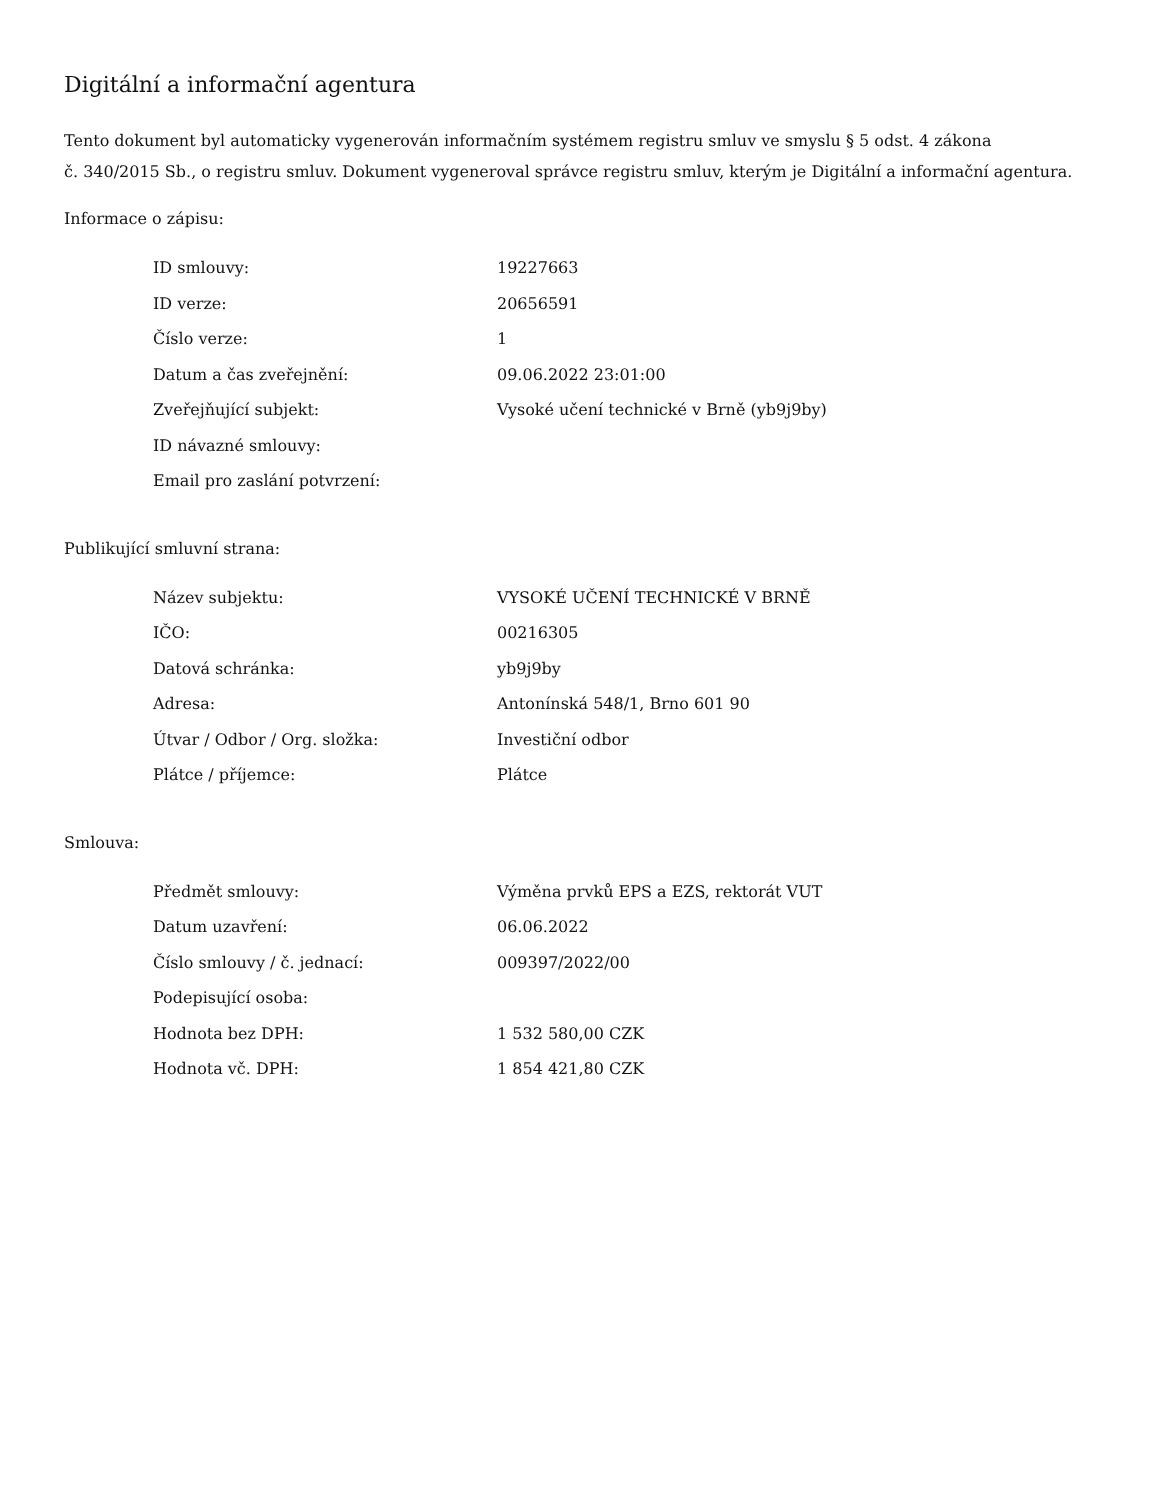Digitální a informační agentura
Tento dokument byl automaticky vygenerován informačním systémem registru smluv ve smyslu § 5 odst. 4 zákona
č. 340/2015 Sb., o registru smluv. Dokument vygeneroval správce registru smluv, kterým je Digitální a informační agentura.
Informace o zápisu:
| ID smlouvy: | 19227663 |
| ID verze: | 20656591 |
| Číslo verze: | 1 |
| Datum a čas zveřejnění: | 09.06.2022 23:01:00 |
| Zveřejňující subjekt: | Vysoké učení technické v Brně (yb9j9by) |
| ID návazné smlouvy: | |
| Email pro zaslání potvrzení: | |
Publikující smluvní strana:
| Název subjektu: | VYSOKÉ UČENÍ TECHNICKÉ V BRNĚ |
| IČO: | 00216305 |
| Datová schránka: | yb9j9by |
| Adresa: | Antonínská 548/1, Brno 601 90 |
| Útvar / Odbor / Org. složka: | Investiční odbor |
| Plátce / příjemce: | Plátce |
Smlouva:
| Předmět smlouvy: | Výměna prvků EPS a EZS, rektorát VUT |
| Datum uzavření: | 06.06.2022 |
| Číslo smlouvy / č. jednací: | 009397/2022/00 |
| Podepisující osoba: | |
| Hodnota bez DPH: | 1 532 580,00 CZK |
| Hodnota vč. DPH: | 1 854 421,80 CZK |